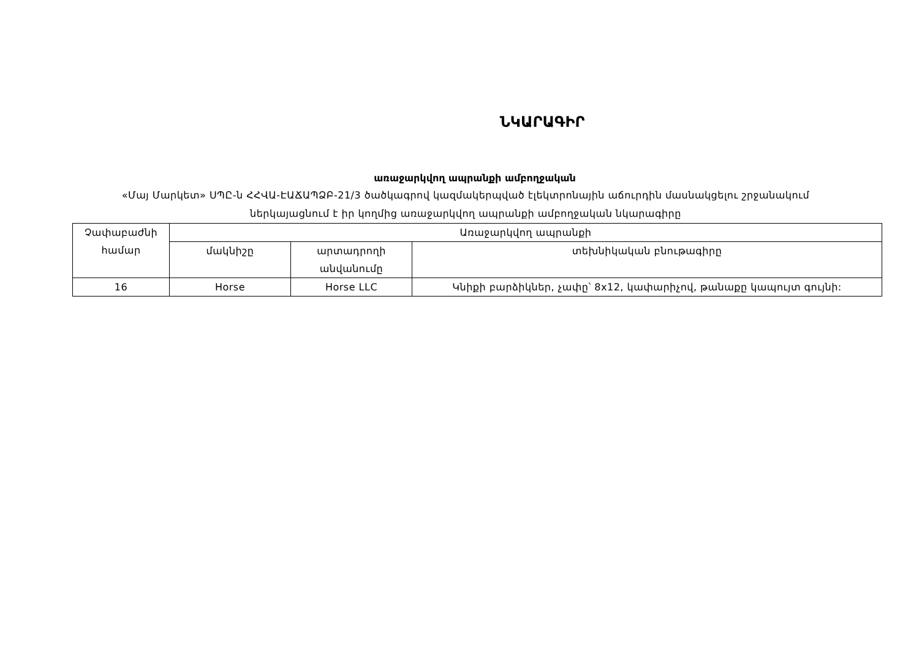ՆԿԱՐԱԳԻՐ
առաջարկվող ապրանքի ամբողջական
«Մայ Մարկետ» ՍՊԸ-ն ՀՀՎԱ-ԷԱՃԱՊՁԲ-21/3 ծածկագրով կազմակերպված էլեկտրոնային աճուրդին մասնակցելու շրջանակում ներկայացնում է իր կողմից առաջարկվող ապրանքի ամբողջական նկարագիրը
| Չափաբաժնի համար | Առաջարկվող ապրանքի | | |
| --- | --- | --- | --- |
| | մակնիշը | արտադրողի անվանումը | տեխնիկական բնութագիրը |
| 16 | Horse | Horse LLC | Կնիքի բարձիկներ, չափը՝ 8x12, կափարիչով, թանաքը կապույտ գույնի: |